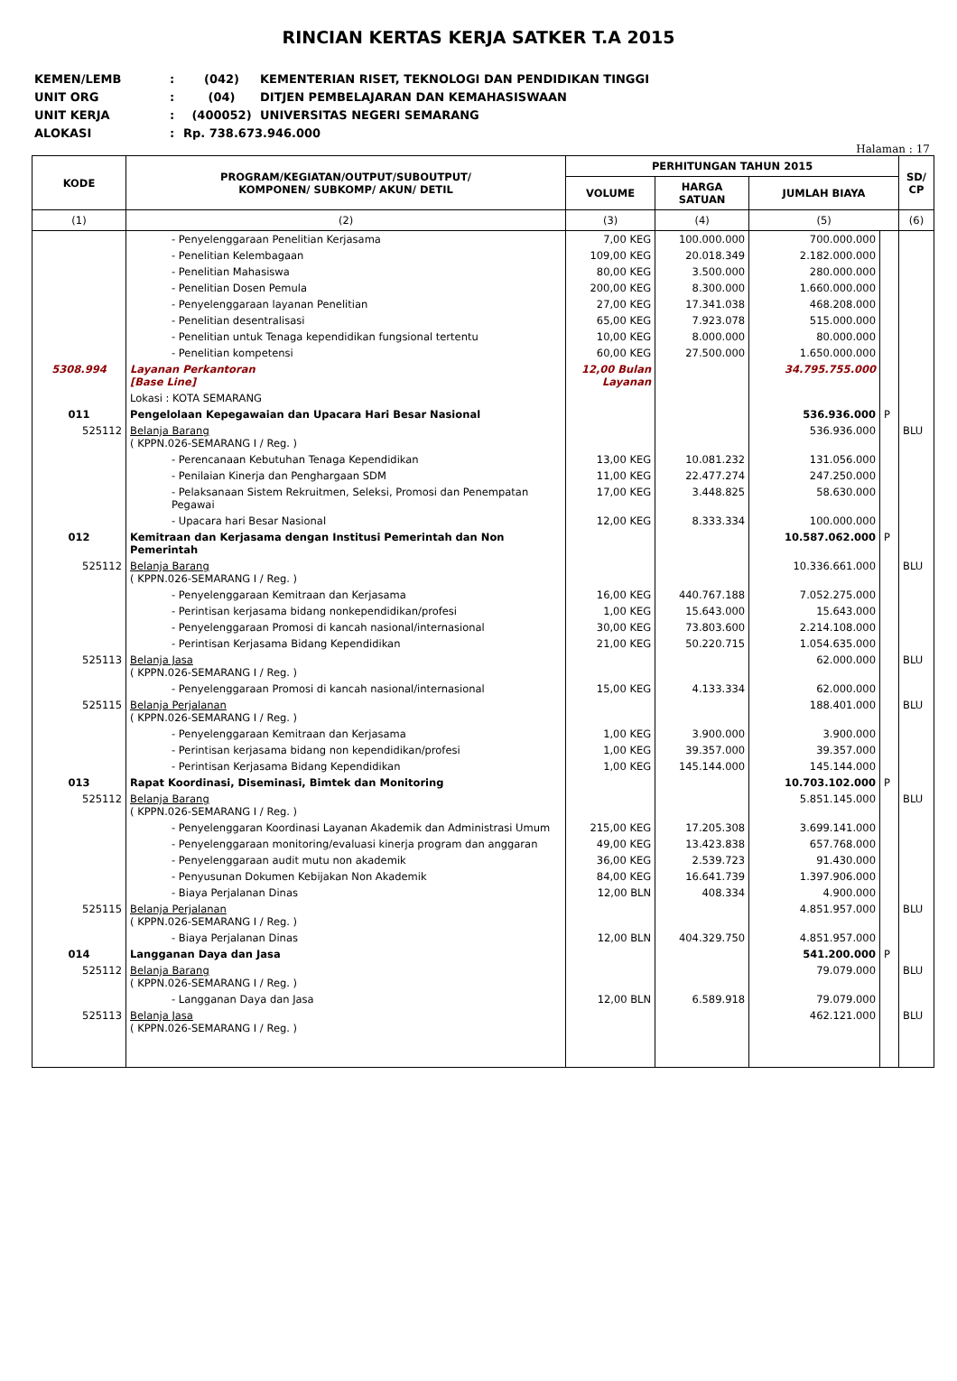RINCIAN KERTAS KERJA SATKER T.A 2015
KEMEN/LEMB: (042) KEMENTERIAN RISET, TEKNOLOGI DAN PENDIDIKAN TINGGI
UNIT ORG: (04) DITJEN PEMBELAJARAN DAN KEMAHASISWAAN
UNIT KERJA: (400052) UNIVERSITAS NEGERI SEMARANG
ALOKASI: Rp. 738.673.946.000
Halaman : 17
| KODE | PROGRAM/KEGIATAN/OUTPUT/SUBOUTPUT/ KOMPONEN/ SUBKOMP/ AKUN/ DETIL | PERHITUNGAN TAHUN 2015 | | | | SD/ CP |
| --- | --- | --- | --- | --- | --- | --- |
| | | VOLUME | HARGA SATUAN | JUMLAH BIAYA | | |
| (1) | (2) | (3) | (4) | (5) | | (6) |
| | - Penyelenggaraan Penelitian Kerjasama | 7,00 KEG | 100.000.000 | 700.000.000 | | |
| | - Penelitian Kelembagaan | 109,00 KEG | 20.018.349 | 2.182.000.000 | | |
| | - Penelitian Mahasiswa | 80,00 KEG | 3.500.000 | 280.000.000 | | |
| | - Penelitian Dosen Pemula | 200,00 KEG | 8.300.000 | 1.660.000.000 | | |
| | - Penyelenggaraan layanan Penelitian | 27,00 KEG | 17.341.038 | 468.208.000 | | |
| | - Penelitian desentralisasi | 65,00 KEG | 7.923.078 | 515.000.000 | | |
| | - Penelitian untuk Tenaga kependidikan fungsional tertentu | 10,00 KEG | 8.000.000 | 80.000.000 | | |
| | - Penelitian kompetensi | 60,00 KEG | 27.500.000 | 1.650.000.000 | | |
| 5308.994 | Layanan Perkantoran [Base Line] | 12,00 Bulan Layanan | | 34.795.755.000 | | |
| | Lokasi : KOTA SEMARANG | | | | | |
| 011 | Pengelolaan Kepegawaian dan Upacara Hari Besar Nasional | | | 536.936.000 | P | |
| 525112 | Belanja Barang ( KPPN.026-SEMARANG I / Reg. ) | | | 536.936.000 | | BLU |
| | - Perencanaan Kebutuhan Tenaga Kependidikan | 13,00 KEG | 10.081.232 | 131.056.000 | | |
| | - Penilaian Kinerja dan Penghargaan SDM | 11,00 KEG | 22.477.274 | 247.250.000 | | |
| | - Pelaksanaan Sistem Rekruitmen, Seleksi, Promosi dan Penempatan Pegawai | 17,00 KEG | 3.448.825 | 58.630.000 | | |
| | - Upacara hari Besar Nasional | 12,00 KEG | 8.333.334 | 100.000.000 | | |
| 012 | Kemitraan dan Kerjasama dengan Institusi Pemerintah dan Non Pemerintah | | | 10.587.062.000 | P | |
| 525112 | Belanja Barang ( KPPN.026-SEMARANG I / Reg. ) | | | 10.336.661.000 | | BLU |
| | - Penyelenggaraan Kemitraan dan Kerjasama | 16,00 KEG | 440.767.188 | 7.052.275.000 | | |
| | - Perintisan kerjasama bidang nonkependidikan/profesi | 1,00 KEG | 15.643.000 | 15.643.000 | | |
| | - Penyelenggaraan Promosi di kancah nasional/internasional | 30,00 KEG | 73.803.600 | 2.214.108.000 | | |
| | - Perintisan Kerjasama Bidang Kependidikan | 21,00 KEG | 50.220.715 | 1.054.635.000 | | |
| 525113 | Belanja Jasa ( KPPN.026-SEMARANG I / Reg. ) | | | 62.000.000 | | BLU |
| | - Penyelenggaraan Promosi di kancah nasional/internasional | 15,00 KEG | 4.133.334 | 62.000.000 | | |
| 525115 | Belanja Perjalanan ( KPPN.026-SEMARANG I / Reg. ) | | | 188.401.000 | | BLU |
| | - Penyelenggaraan Kemitraan dan Kerjasama | 1,00 KEG | 3.900.000 | 3.900.000 | | |
| | - Perintisan kerjasama bidang non kependidikan/profesi | 1,00 KEG | 39.357.000 | 39.357.000 | | |
| | - Perintisan Kerjasama Bidang Kependidikan | 1,00 KEG | 145.144.000 | 145.144.000 | | |
| 013 | Rapat Koordinasi, Diseminasi, Bimtek dan Monitoring | | | 10.703.102.000 | P | |
| 525112 | Belanja Barang ( KPPN.026-SEMARANG I / Reg. ) | | | 5.851.145.000 | | BLU |
| | - Penyelenggaran Koordinasi Layanan Akademik dan Administrasi Umum | 215,00 KEG | 17.205.308 | 3.699.141.000 | | |
| | - Penyelenggaraan monitoring/evaluasi kinerja program dan anggaran | 49,00 KEG | 13.423.838 | 657.768.000 | | |
| | - Penyelenggaraan audit mutu non akademik | 36,00 KEG | 2.539.723 | 91.430.000 | | |
| | - Penyusunan Dokumen Kebijakan Non Akademik | 84,00 KEG | 16.641.739 | 1.397.906.000 | | |
| | - Biaya Perjalanan Dinas | 12,00 BLN | 408.334 | 4.900.000 | | |
| 525115 | Belanja Perjalanan ( KPPN.026-SEMARANG I / Reg. ) | | | 4.851.957.000 | | BLU |
| | - Biaya Perjalanan Dinas | 12,00 BLN | 404.329.750 | 4.851.957.000 | | |
| 014 | Langganan Daya dan Jasa | | | 541.200.000 | P | |
| 525112 | Belanja Barang ( KPPN.026-SEMARANG I / Reg. ) | | | 79.079.000 | | BLU |
| | - Langganan Daya dan Jasa | 12,00 BLN | 6.589.918 | 79.079.000 | | |
| 525113 | Belanja Jasa ( KPPN.026-SEMARANG I / Reg. ) | | | 462.121.000 | | BLU |